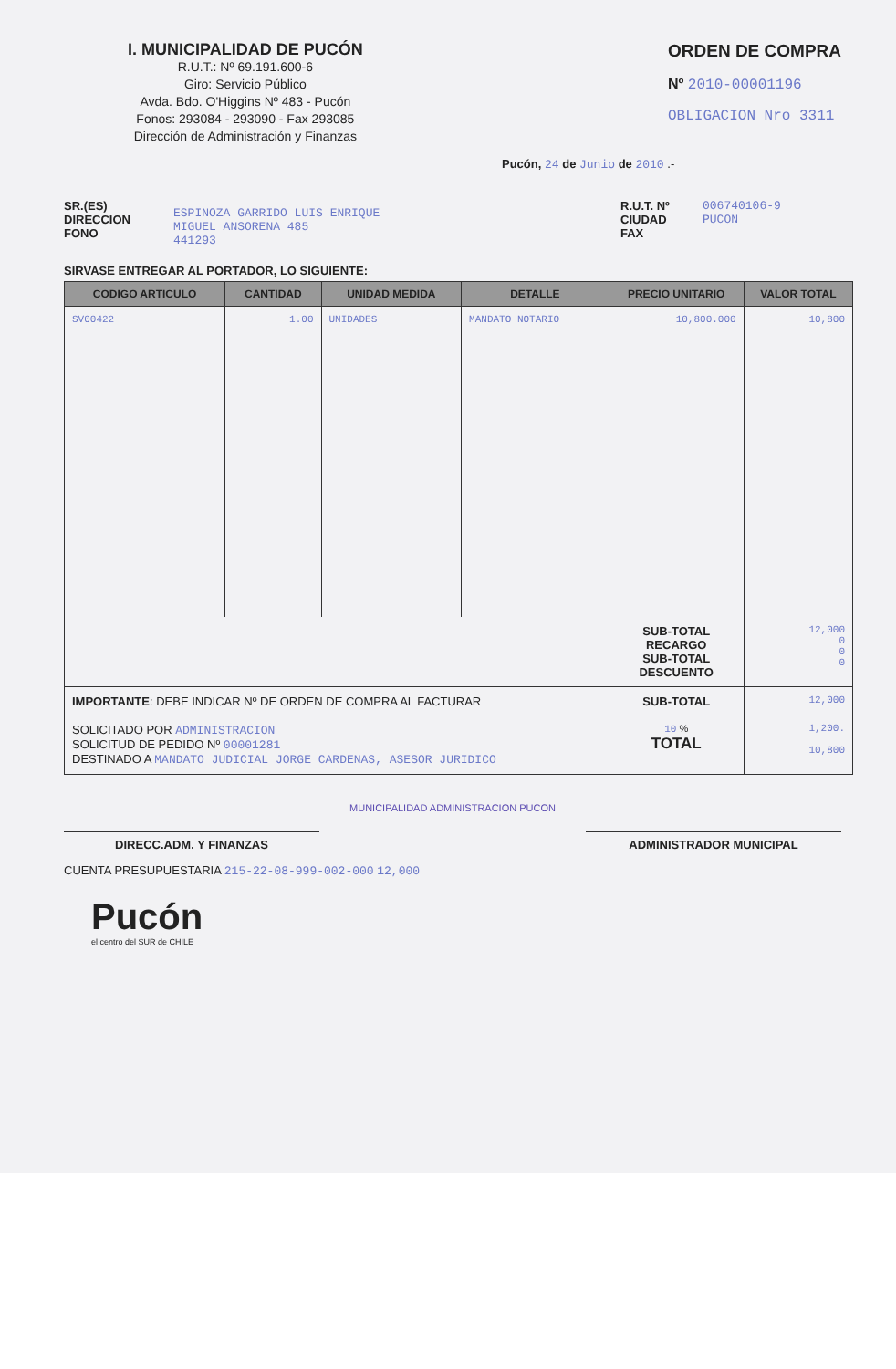I. MUNICIPALIDAD DE PUCÓN
R.U.T.: Nº 69.191.600-6
Giro: Servicio Público
Avda. Bdo. O'Higgins Nº 483 - Pucón
Fonos: 293084 - 293090 - Fax 293085
Dirección de Administración y Finanzas
ORDEN DE COMPRA
Nº 2010-00001196
OBLIGACION Nro 3311
Pucón, 24 de Junio de 2010 .-
SR.(ES)
DIRECCION
FONO
ESPINOZA GARRIDO LUIS ENRIQUE
MIGUEL ANSORENA 485
441293
R.U.T. Nº
CIUDAD
FAX
006740106-9
PUCON
SIRVASE ENTREGAR AL PORTADOR, LO SIGUIENTE:
| CODIGO ARTICULO | CANTIDAD | UNIDAD MEDIDA | DETALLE | PRECIO UNITARIO | VALOR TOTAL |
| --- | --- | --- | --- | --- | --- |
| SV00422 | 1.00 | UNIDADES | MANDATO NOTARIO | 10,800.000 | 10,800 |
| | | | | SUB-TOTAL RECARGO SUB-TOTAL DESCUENTO | 12,000 0 0 0 |
| IMPORTANTE : DEBE INDICAR Nº DE ORDEN DE COMPRA AL FACTURAR | | | | SUB-TOTAL | 12,000 |
| SOLICITADO POR ADMINISTRACION SOLICITUD DE PEDIDO Nº 00001281 DESTINADO A MANDATO JUDICIAL JORGE CARDENAS, ASESOR JURIDICO | | | | 10 % TOTAL | 1,200. 10,800 |
MUNICIPALIDAD ADMINISTRACION PUCON
DIRECC.ADM. Y FINANZAS ADMINISTRADOR MUNICIPAL
CUENTA PRESUPUESTARIA 215-22-08-999-002-000 12,000
Pucón
el centro del SUR de CHILE